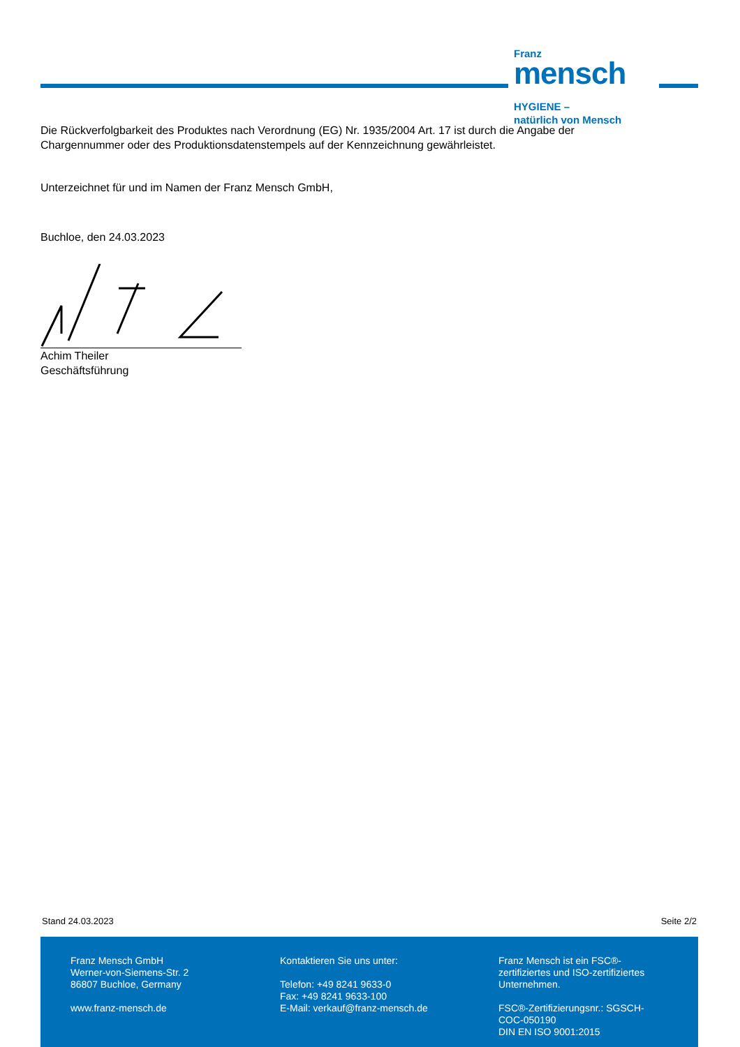Franz
mensch
HYGIENE –
natürlich von Mensch
Die Rückverfolgbarkeit des Produktes nach Verordnung (EG) Nr. 1935/2004 Art. 17 ist durch die Angabe der Chargennummer oder des Produktionsdatenstempels auf der Kennzeichnung gewährleistet.
Unterzeichnet für und im Namen der Franz Mensch GmbH,
Buchloe, den 24.03.2023
Achim Theiler
Geschäftsführung
Stand 24.03.2023 Seite 2/2
Franz Mensch GmbH
Werner-von-Siemens-Str. 2
86807 Buchloe, Germany
www.franz-mensch.de
Kontaktieren Sie uns unter:
Telefon: +49 8241 9633-0
Fax: +49 8241 9633-100
E-Mail: verkauf@franz-mensch.de
Franz Mensch ist ein FSC®-zertifiziertes und ISO-zertifiziertes Unternehmen.
FSC®-Zertifizierungsnr.: SGSCH-COC-050190
DIN EN ISO 9001:2015